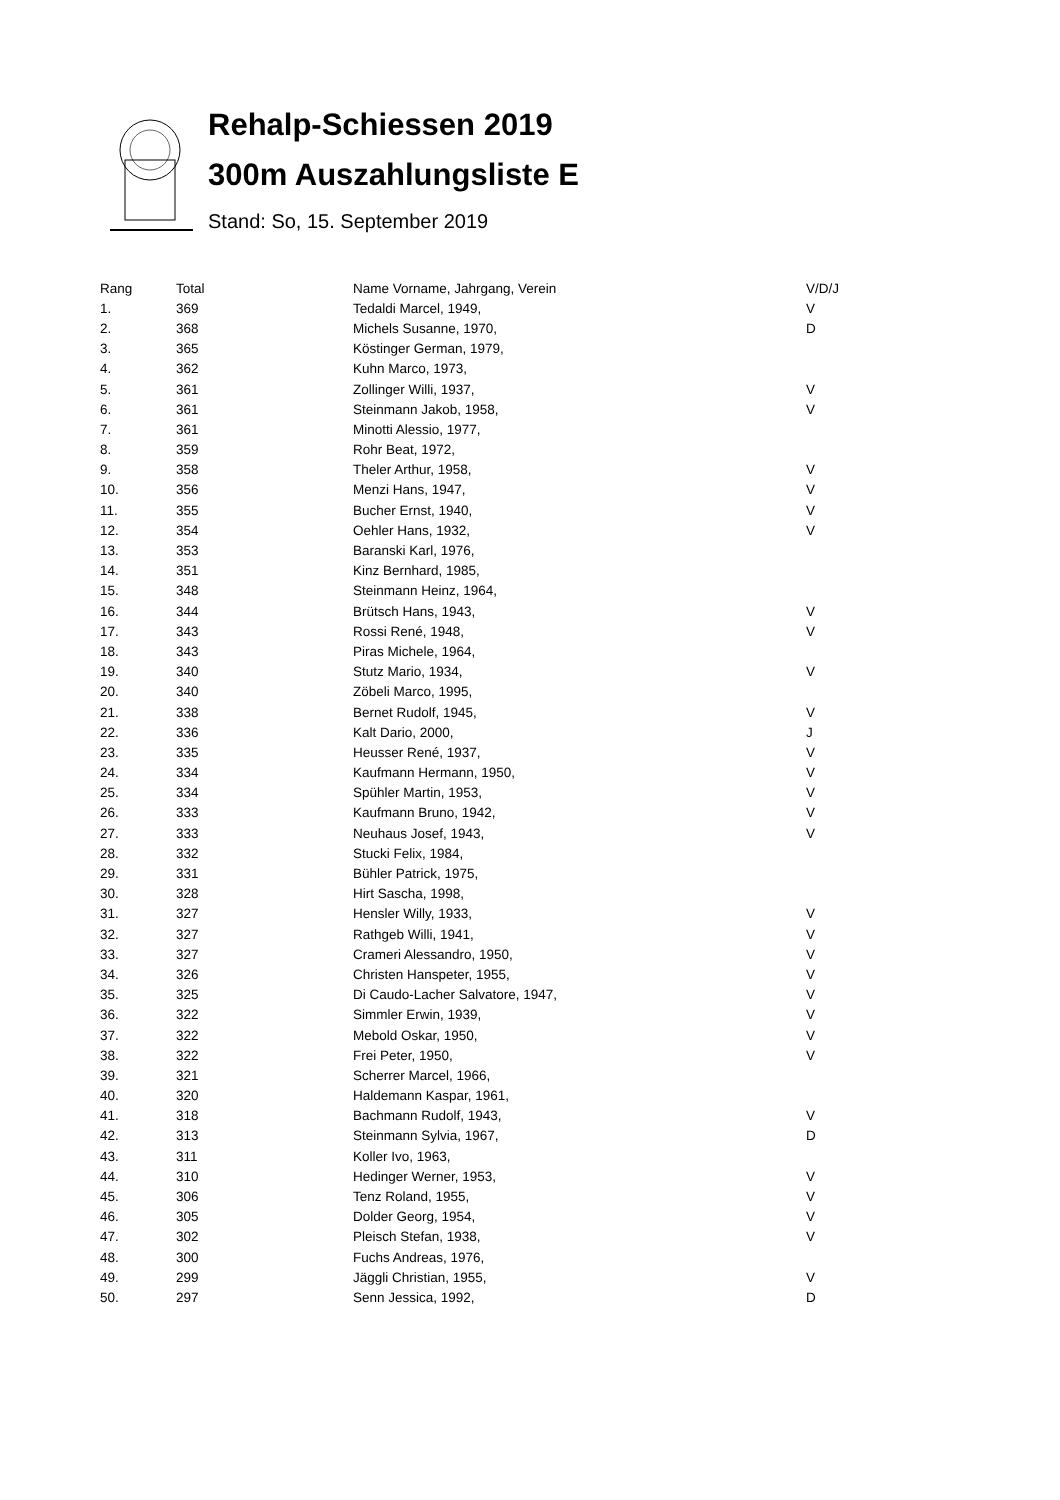Rehalp-Schiessen 2019
300m Auszahlungsliste E
Stand: So, 15. September 2019
| Rang | Total | Name Vorname, Jahrgang, Verein | V/D/J |
| --- | --- | --- | --- |
| 1. | 369 | Tedaldi Marcel, 1949, | V |
| 2. | 368 | Michels Susanne, 1970, | D |
| 3. | 365 | Köstinger German, 1979, | |
| 4. | 362 | Kuhn Marco, 1973, | |
| 5. | 361 | Zollinger Willi, 1937, | V |
| 6. | 361 | Steinmann Jakob, 1958, | V |
| 7. | 361 | Minotti Alessio, 1977, | |
| 8. | 359 | Rohr Beat, 1972, | |
| 9. | 358 | Theler Arthur, 1958, | V |
| 10. | 356 | Menzi Hans, 1947, | V |
| 11. | 355 | Bucher Ernst, 1940, | V |
| 12. | 354 | Oehler Hans, 1932, | V |
| 13. | 353 | Baranski Karl, 1976, | |
| 14. | 351 | Kinz Bernhard, 1985, | |
| 15. | 348 | Steinmann Heinz, 1964, | |
| 16. | 344 | Brütsch Hans, 1943, | V |
| 17. | 343 | Rossi René, 1948, | V |
| 18. | 343 | Piras Michele, 1964, | |
| 19. | 340 | Stutz Mario, 1934, | V |
| 20. | 340 | Zöbeli Marco, 1995, | |
| 21. | 338 | Bernet Rudolf, 1945, | V |
| 22. | 336 | Kalt Dario, 2000, | J |
| 23. | 335 | Heusser René, 1937, | V |
| 24. | 334 | Kaufmann Hermann, 1950, | V |
| 25. | 334 | Spühler Martin, 1953, | V |
| 26. | 333 | Kaufmann Bruno, 1942, | V |
| 27. | 333 | Neuhaus Josef, 1943, | V |
| 28. | 332 | Stucki Felix, 1984, | |
| 29. | 331 | Bühler Patrick, 1975, | |
| 30. | 328 | Hirt Sascha, 1998, | |
| 31. | 327 | Hensler Willy, 1933, | V |
| 32. | 327 | Rathgeb Willi, 1941, | V |
| 33. | 327 | Crameri Alessandro, 1950, | V |
| 34. | 326 | Christen Hanspeter, 1955, | V |
| 35. | 325 | Di Caudo-Lacher Salvatore, 1947, | V |
| 36. | 322 | Simmler Erwin, 1939, | V |
| 37. | 322 | Mebold Oskar, 1950, | V |
| 38. | 322 | Frei Peter, 1950, | V |
| 39. | 321 | Scherrer Marcel, 1966, | |
| 40. | 320 | Haldemann Kaspar, 1961, | |
| 41. | 318 | Bachmann Rudolf, 1943, | V |
| 42. | 313 | Steinmann Sylvia, 1967, | D |
| 43. | 311 | Koller Ivo, 1963, | |
| 44. | 310 | Hedinger Werner, 1953, | V |
| 45. | 306 | Tenz Roland, 1955, | V |
| 46. | 305 | Dolder Georg, 1954, | V |
| 47. | 302 | Pleisch Stefan, 1938, | V |
| 48. | 300 | Fuchs Andreas, 1976, | |
| 49. | 299 | Jäggli Christian, 1955, | V |
| 50. | 297 | Senn Jessica, 1992, | D |